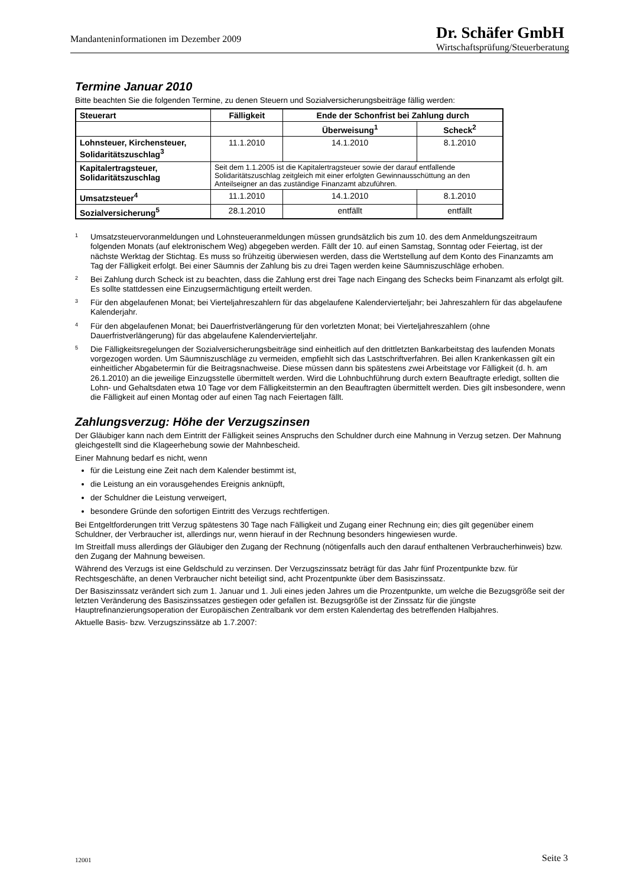Mandanteninformationen im Dezember 2009
Dr. Schäfer GmbH
Wirtschaftsprüfung/Steuerberatung
Termine Januar 2010
Bitte beachten Sie die folgenden Termine, zu denen Steuern und Sozialversicherungsbeiträge fällig werden:
| Steuerart | Fälligkeit | Ende der Schonfrist bei Zahlung durch | |
| --- | --- | --- | --- |
| | | Überweisung<sup>1</sup> | Scheck<sup>2</sup> |
| Lohnsteuer, Kirchensteuer, Solidaritätszuschlag<sup>3</sup> | 11.1.2010 | 14.1.2010 | 8.1.2010 |
| Kapitalertragsteuer, Solidaritätszuschlag | Seit dem 1.1.2005 ist die Kapitalertragsteuer sowie der darauf entfallende Solidaritätszuschlag zeitgleich mit einer erfolgten Gewinnausschüttung an den Anteilseigner an das zuständige Finanzamt abzuführen. | | |
| Umsatzsteuer<sup>4</sup> | 11.1.2010 | 14.1.2010 | 8.1.2010 |
| Sozialversicherung<sup>5</sup> | 28.1.2010 | entfällt | entfällt |
<sup>1</sup>
Umsatzsteuervoranmeldungen und Lohnsteueranmeldungen müssen grundsätzlich bis zum 10. des dem Anmeldungszeitraum folgenden Monats (auf elektronischem Weg) abgegeben werden. Fällt der 10. auf einen Samstag, Sonntag oder Feiertag, ist der nächste Werktag der Stichtag. Es muss so frühzeitig überwiesen werden, dass die Wertstellung auf dem Konto des Finanzamts am Tag der Fälligkeit erfolgt. Bei einer Säumnis der Zahlung bis zu drei Tagen werden keine Säumniszuschläge erhoben.
<sup>2</sup>
Bei Zahlung durch Scheck ist zu beachten, dass die Zahlung erst drei Tage nach Eingang des Schecks beim Finanzamt als erfolgt gilt. Es sollte stattdessen eine Einzugsermächtigung erteilt werden.
<sup>3</sup>
Für den abgelaufenen Monat; bei Vierteljahreszahlern für das abgelaufene Kalendervierteljahr; bei Jahreszahlern für das abgelaufene Kalenderjahr.
<sup>4</sup>
Für den abgelaufenen Monat; bei Dauerfristverlängerung für den vorletzten Monat; bei Vierteljahreszahlern (ohne Dauerfristverlängerung) für das abgelaufene Kalendervierteljahr.
<sup>5</sup>
Die Fälligkeitsregelungen der Sozialversicherungsbeiträge sind einheitlich auf den drittletzten Bankarbeitstag des laufenden Monats vorgezogen worden. Um Säumniszuschläge zu vermeiden, empfiehlt sich das Lastschriftverfahren. Bei allen Krankenkassen gilt ein einheitlicher Abgabetermin für die Beitragsnachweise. Diese müssen dann bis spätestens zwei Arbeitstage vor Fälligkeit (d. h. am 26.1.2010) an die jeweilige Einzugsstelle übermittelt werden. Wird die Lohnbuchführung durch extern Beauftragte erledigt, sollten die Lohn- und Gehaltsdaten etwa 10 Tage vor dem Fälligkeitstermin an den Beauftragten übermittelt werden. Dies gilt insbesondere, wenn die Fälligkeit auf einen Montag oder auf einen Tag nach Feiertagen fällt.
Zahlungsverzug: Höhe der Verzugszinsen
Der Gläubiger kann nach dem Eintritt der Fälligkeit seines Anspruchs den Schuldner durch eine Mahnung in Verzug setzen. Der Mahnung gleichgestellt sind die Klageerhebung sowie der Mahnbescheid.
Einer Mahnung bedarf es nicht, wenn
für die Leistung eine Zeit nach dem Kalender bestimmt ist,
die Leistung an ein vorausgehendes Ereignis anknüpft,
der Schuldner die Leistung verweigert,
besondere Gründe den sofortigen Eintritt des Verzugs rechtfertigen.
Bei Entgeltforderungen tritt Verzug spätestens 30 Tage nach Fälligkeit und Zugang einer Rechnung ein; dies gilt gegenüber einem Schuldner, der Verbraucher ist, allerdings nur, wenn hierauf in der Rechnung besonders hingewiesen wurde.
Im Streitfall muss allerdings der Gläubiger den Zugang der Rechnung (nötigenfalls auch den darauf enthaltenen Verbraucherhinweis) bzw. den Zugang der Mahnung beweisen.
Während des Verzugs ist eine Geldschuld zu verzinsen. Der Verzugszinssatz beträgt für das Jahr fünf Prozentpunkte bzw. für Rechtsgeschäfte, an denen Verbraucher nicht beteiligt sind, acht Prozentpunkte über dem Basiszinssatz.
Der Basiszinssatz verändert sich zum 1. Januar und 1. Juli eines jeden Jahres um die Prozentpunkte, um welche die Bezugsgröße seit der letzten Veränderung des Basiszinssatzes gestiegen oder gefallen ist. Bezugsgröße ist der Zinssatz für die jüngste Hauptrefinanzierungsoperation der Europäischen Zentralbank vor dem ersten Kalendertag des betreffenden Halbjahres.
Aktuelle Basis- bzw. Verzugszinssätze ab 1.7.2007:
12001 Seite 3